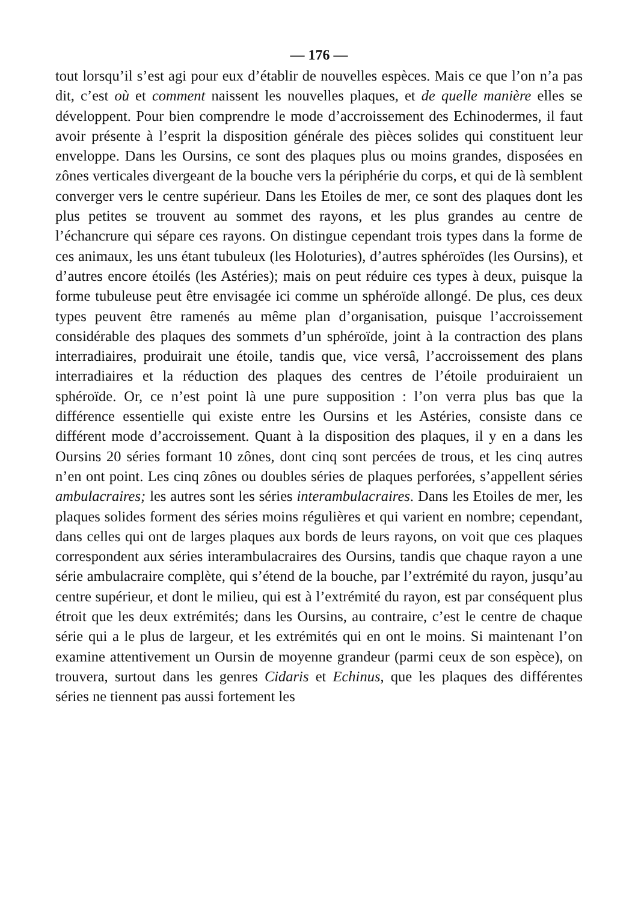— 176 —
tout lorsqu’il s’est agi pour eux d’établir de nouvelles espèces. Mais ce que l’on n’a pas dit, c’est où et comment naissent les nouvelles plaques, et de quelle manière elles se développent. Pour bien comprendre le mode d’accroissement des Echinodermes, il faut avoir présente à l’esprit la disposition générale des pièces solides qui constituent leur enveloppe. Dans les Oursins, ce sont des plaques plus ou moins grandes, disposées en zônes verticales divergeant de la bouche vers la périphérie du corps, et qui de là semblent converger vers le centre supérieur. Dans les Etoiles de mer, ce sont des plaques dont les plus petites se trouvent au sommet des rayons, et les plus grandes au centre de l’échancrure qui sépare ces rayons. On distingue cependant trois types dans la forme de ces animaux, les uns étant tubuleux (les Holoturies), d’autres sphéroïdes (les Oursins), et d’autres encore étoilés (les Astéries); mais on peut réduire ces types à deux, puisque la forme tubuleuse peut être envisagée ici comme un sphéroïde allongé. De plus, ces deux types peuvent être ramenés au même plan d’organisation, puisque l’accroissement considérable des plaques des sommets d’un sphéroïde, joint à la contraction des plans interradiaires, produirait une étoile, tandis que, vice versâ, l’accroissement des plans interradiaires et la réduction des plaques des centres de l’étoile produiraient un sphéroïde. Or, ce n’est point là une pure supposition : l’on verra plus bas que la différence essentielle qui existe entre les Oursins et les Astéries, consiste dans ce différent mode d’accroissement. Quant à la disposition des plaques, il y en a dans les Oursins 20 séries formant 10 zônes, dont cinq sont percées de trous, et les cinq autres n’en ont point. Les cinq zônes ou doubles séries de plaques perforées, s’appellent séries ambulacraires; les autres sont les séries interambulacraires. Dans les Etoiles de mer, les plaques solides forment des séries moins régulières et qui varient en nombre; cependant, dans celles qui ont de larges plaques aux bords de leurs rayons, on voit que ces plaques correspondent aux séries interambulacraires des Oursins, tandis que chaque rayon a une série ambulacraire complète, qui s’étend de la bouche, par l’extrémité du rayon, jusqu’au centre supérieur, et dont le milieu, qui est à l’extrémité du rayon, est par conséquent plus étroit que les deux extrémités; dans les Oursins, au contraire, c’est le centre de chaque série qui a le plus de largeur, et les extrémités qui en ont le moins. Si maintenant l’on examine attentivement un Oursin de moyenne grandeur (parmi ceux de son espèce), on trouvera, surtout dans les genres Cidaris et Echinus, que les plaques des différentes séries ne tiennent pas aussi fortement les